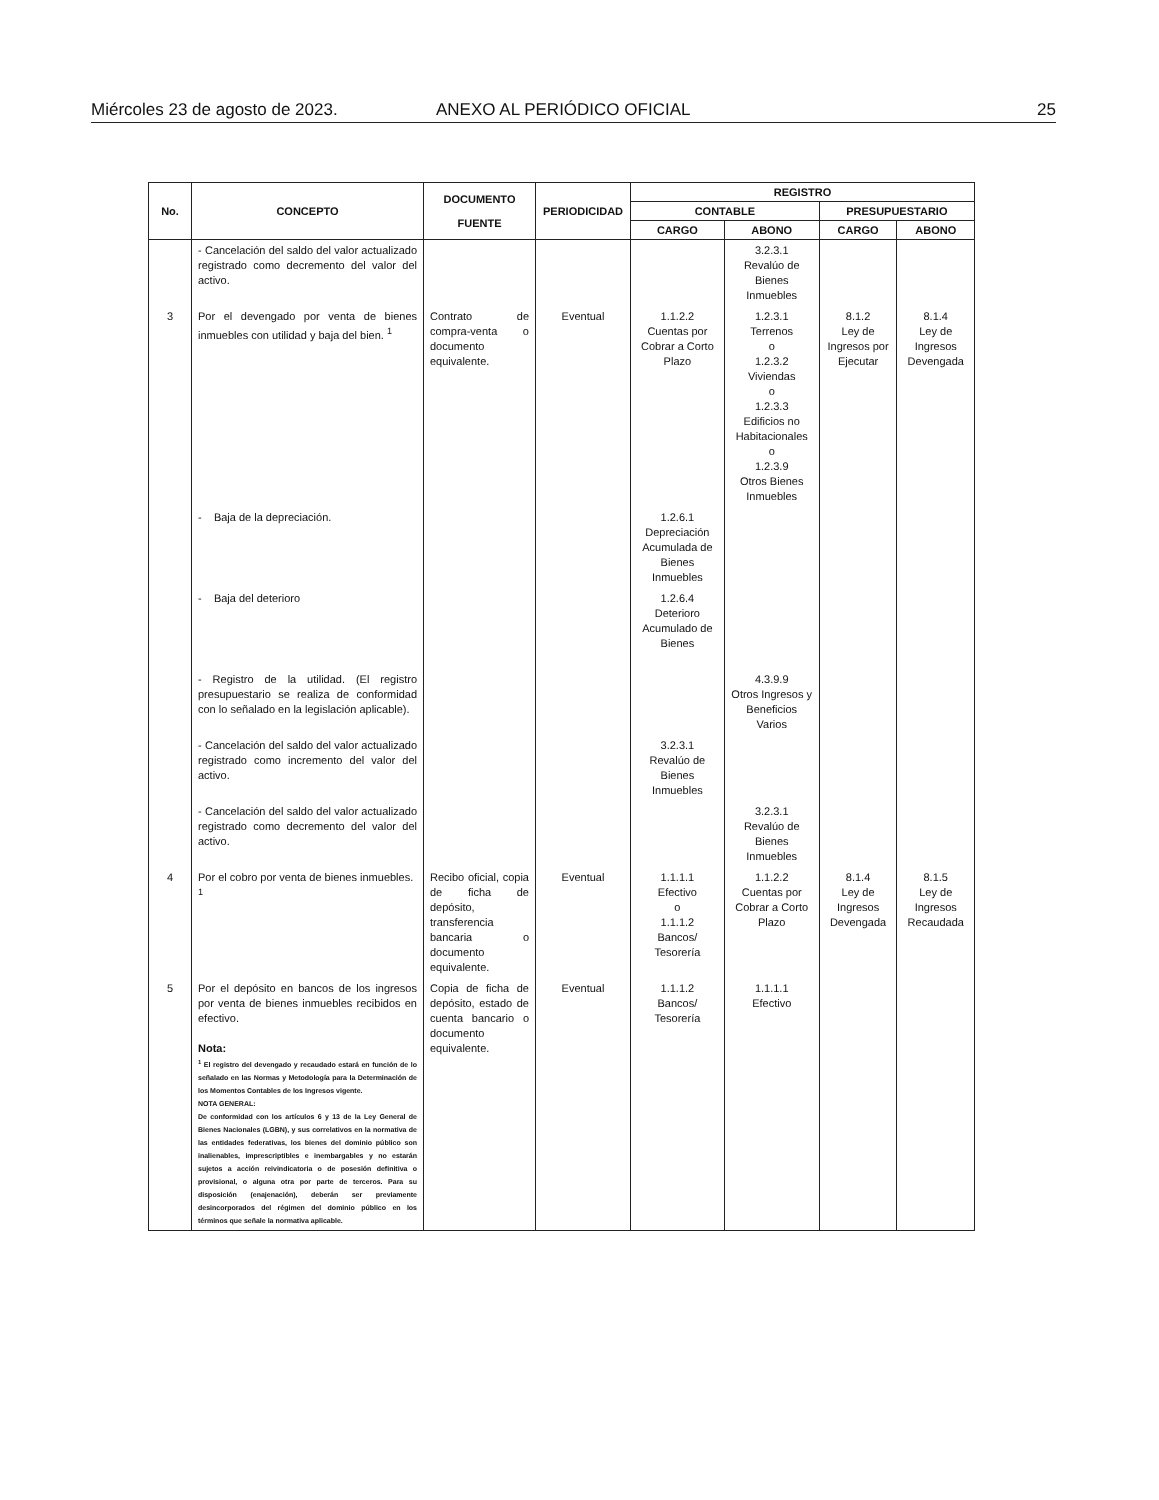Miércoles 23 de agosto de 2023. ANEXO AL PERIÓDICO OFICIAL 25
| No. | CONCEPTO | DOCUMENTO FUENTE | PERIODICIDAD | REGISTRO | | | |
| --- | --- | --- | --- | --- | --- | --- | --- |
| | | | | CONTABLE | | PRESUPUESTARIO | |
| | | | | CARGO | ABONO | CARGO | ABONO |
| | - Cancelación del saldo del valor actualizado registrado como decremento del valor del activo. | | | | 3.2.3.1 Revalúo de Bienes Inmuebles | | |
| 3 | Por el devengado por venta de bienes inmuebles con utilidad y baja del bien. <sup>1</sup> | Contrato de compra-venta o documento equivalente. | Eventual | 1.1.2.2 Cuentas por Cobrar a Corto Plazo | 1.2.3.1 Terrenos o 1.2.3.2 Viviendas o 1.2.3.3 Edificios no Habitacionales o 1.2.3.9 Otros Bienes Inmuebles | 8.1.2 Ley de Ingresos por Ejecutar | 8.1.4 Ley de Ingresos Devengada |
| | - Baja de la depreciación. | | | 1.2.6.1 Depreciación Acumulada de Bienes Inmuebles | | | |
| | - Baja del deterioro | | | 1.2.6.4 Deterioro Acumulado de Bienes | | | |
| | - Registro de la utilidad. (El registro presupuestario se realiza de conformidad con lo señalado en la legislación aplicable). | | | | 4.3.9.9 Otros Ingresos y Beneficios Varios | | |
| | - Cancelación del saldo del valor actualizado registrado como incremento del valor del activo. | | | 3.2.3.1 Revalúo de Bienes Inmuebles | | | |
| | - Cancelación del saldo del valor actualizado registrado como decremento del valor del activo. | | | | 3.2.3.1 Revalúo de Bienes Inmuebles | | |
| 4 | Por el cobro por venta de bienes inmuebles. <sup>1</sup> | Recibo oficial, copia de ficha de depósito, transferencia bancaria o documento equivalente. | Eventual | 1.1.1.1 Efectivo o 1.1.1.2 Bancos/ Tesorería | 1.1.2.2 Cuentas por Cobrar a Corto Plazo | 8.1.4 Ley de Ingresos Devengada | 8.1.5 Ley de Ingresos Recaudada |
| 5 | Por el depósito en bancos de los ingresos por venta de bienes inmuebles recibidos en efectivo. Nota: <sup>1</sup> El registro del devengado y recaudado estará en función de lo señalado en las Normas y Metodología para la Determinación de los Momentos Contables de los Ingresos vigente. NOTA GENERAL: De conformidad con los artículos 6 y 13 de la Ley General de Bienes Nacionales (LGBN), y sus correlativos en la normativa de las entidades federativas, los bienes del dominio público son inalienables, imprescriptibles e inembargables y no estarán sujetos a acción reivindicatoria o de posesión definitiva o provisional, o alguna otra por parte de terceros. Para su disposición (enajenación), deberán ser previamente desincorporados del régimen del dominio público en los términos que señale la normativa aplicable. | Copia de ficha de depósito, estado de cuenta bancario o documento equivalente. | Eventual | 1.1.1.2 Bancos/ Tesorería | 1.1.1.1 Efectivo | | |